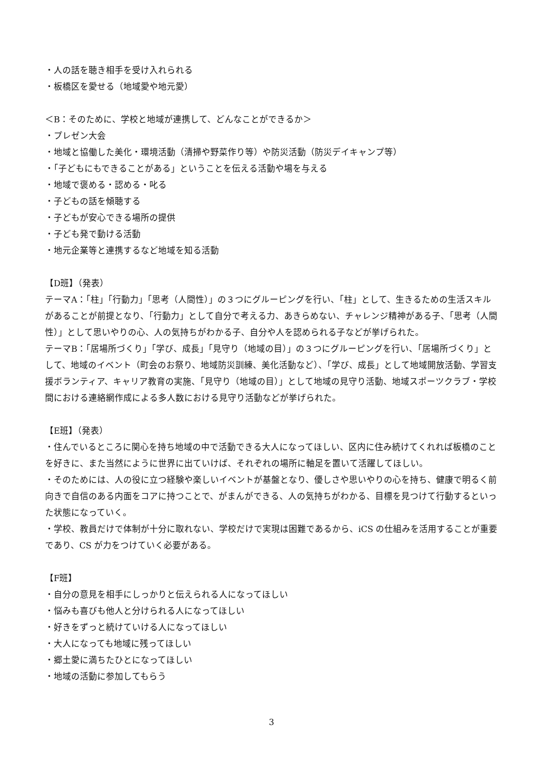・人の話を聴き相手を受け入れられる
・板橋区を愛せる（地域愛や地元愛）
＜B：そのために、学校と地域が連携して、どんなことができるか＞
・プレゼン大会
・地域と協働した美化・環境活動（清掃や野菜作り等）や防災活動（防災デイキャンプ等）
・「子どもにもできることがある」ということを伝える活動や場を与える
・地域で褒める・認める・叱る
・子どもの話を傾聴する
・子どもが安心できる場所の提供
・子ども発で動ける活動
・地元企業等と連携するなど地域を知る活動
【D班】（発表）
テーマA：「柱」「行動力」「思考（人間性）」の３つにグルーピングを行い、「柱」として、生きるための生活スキルがあることが前提となり、「行動力」として自分で考える力、あきらめない、チャレンジ精神がある子、「思考（人間性）」として思いやりの心、人の気持ちがわかる子、自分や人を認められる子などが挙げられた。
テーマB：「居場所づくり」「学び、成長」「見守り（地域の目）」の３つにグルーピングを行い、「居場所づくり」として、地域のイベント（町会のお祭り、地域防災訓練、美化活動など）、「学び、成長」として地域開放活動、学習支援ボランティア、キャリア教育の実施、「見守り（地域の目）」として地域の見守り活動、地域スポーツクラブ・学校間における連絡網作成による多人数における見守り活動などが挙げられた。
【E班】（発表）
・住んでいるところに関心を持ち地域の中で活動できる大人になってほしい、区内に住み続けてくれれば板橋のことを好きに、また当然にように世界に出ていけば、それぞれの場所に軸足を置いて活躍してほしい。
・そのためには、人の役に立つ経験や楽しいイベントが基盤となり、優しさや思いやりの心を持ち、健康で明るく前向きで自信のある内面をコアに持つことで、がまんができる、人の気持ちがわかる、目標を見つけて行動するといった状態になっていく。
・学校、教員だけで体制が十分に取れない、学校だけで実現は困難であるから、iCS の仕組みを活用することが重要であり、CS が力をつけていく必要がある。
【F班】
・自分の意見を相手にしっかりと伝えられる人になってほしい
・悩みも喜びも他人と分けられる人になってほしい
・好きをずっと続けていける人になってほしい
・大人になっても地域に残ってほしい
・郷土愛に満ちたひとになってほしい
・地域の活動に参加してもらう
3